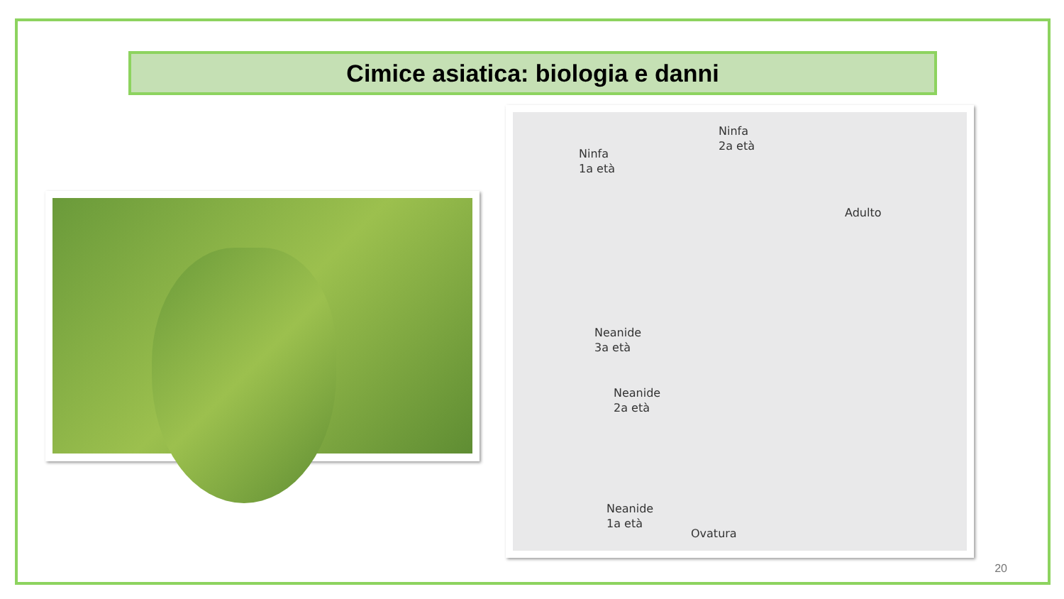Cimice asiatica: biologia e danni
Ninfa
2a età
Ninfa
1a età
Adulto
Neanide
3a età
Neanide
2a età
Neanide
1a età
Ovatura
20